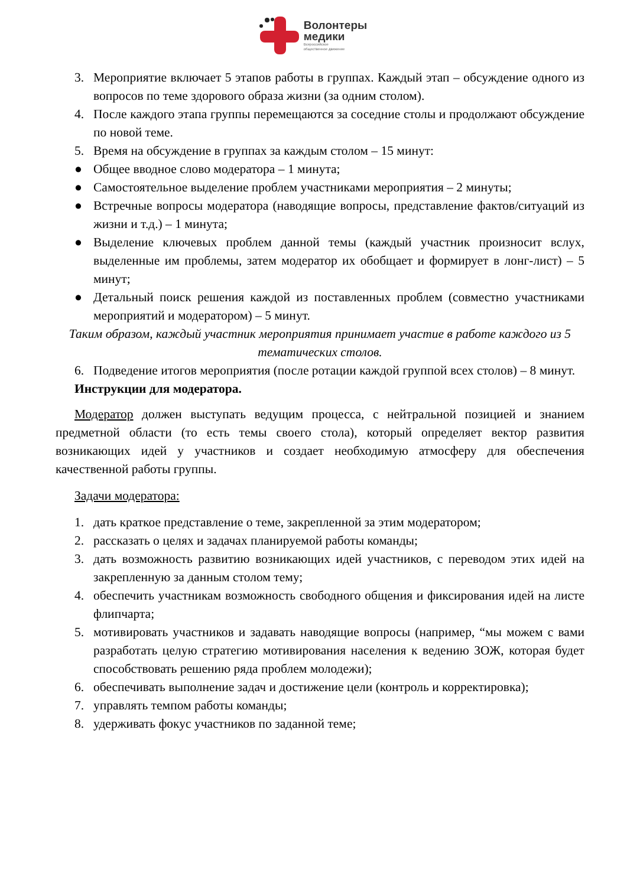Волонтеры
медики
Всероссийское
общественное движение
3. Мероприятие включает 5 этапов работы в группах. Каждый этап – обсуждение одного из вопросов по теме здорового образа жизни (за одним столом).
4. После каждого этапа группы перемещаются за соседние столы и продолжают обсуждение по новой теме.
5. Время на обсуждение в группах за каждым столом – 15 минут:
● Общее вводное слово модератора – 1 минута;
● Самостоятельное выделение проблем участниками мероприятия – 2 минуты;
● Встречные вопросы модератора (наводящие вопросы, представление фактов/ситуаций из жизни и т.д.) – 1 минута;
● Выделение ключевых проблем данной темы (каждый участник произносит вслух, выделенные им проблемы, затем модератор их обобщает и формирует в лонг-лист) – 5 минут;
● Детальный поиск решения каждой из поставленных проблем (совместно участниками мероприятий и модератором) – 5 минут.
Таким образом, каждый участник мероприятия принимает участие в работе каждого из 5 тематических столов.
6. Подведение итогов мероприятия (после ротации каждой группой всех столов) – 8 минут.
Инструкции для модератора.
Модератор должен выступать ведущим процесса, с нейтральной позицией и знанием предметной области (то есть темы своего стола), который определяет вектор развития возникающих идей у участников и создает необходимую атмосферу для обеспечения качественной работы группы.
Задачи модератора:
1. дать краткое представление о теме, закрепленной за этим модератором;
2. рассказать о целях и задачах планируемой работы команды;
3. дать возможность развитию возникающих идей участников, с переводом этих идей на закрепленную за данным столом тему;
4. обеспечить участникам возможность свободного общения и фиксирования идей на листе флипчарта;
5. мотивировать участников и задавать наводящие вопросы (например, “мы можем с вами разработать целую стратегию мотивирования населения к ведению ЗОЖ, которая будет способствовать решению ряда проблем молодежи);
6. обеспечивать выполнение задач и достижение цели (контроль и корректировка);
7. управлять темпом работы команды;
8. удерживать фокус участников по заданной теме;